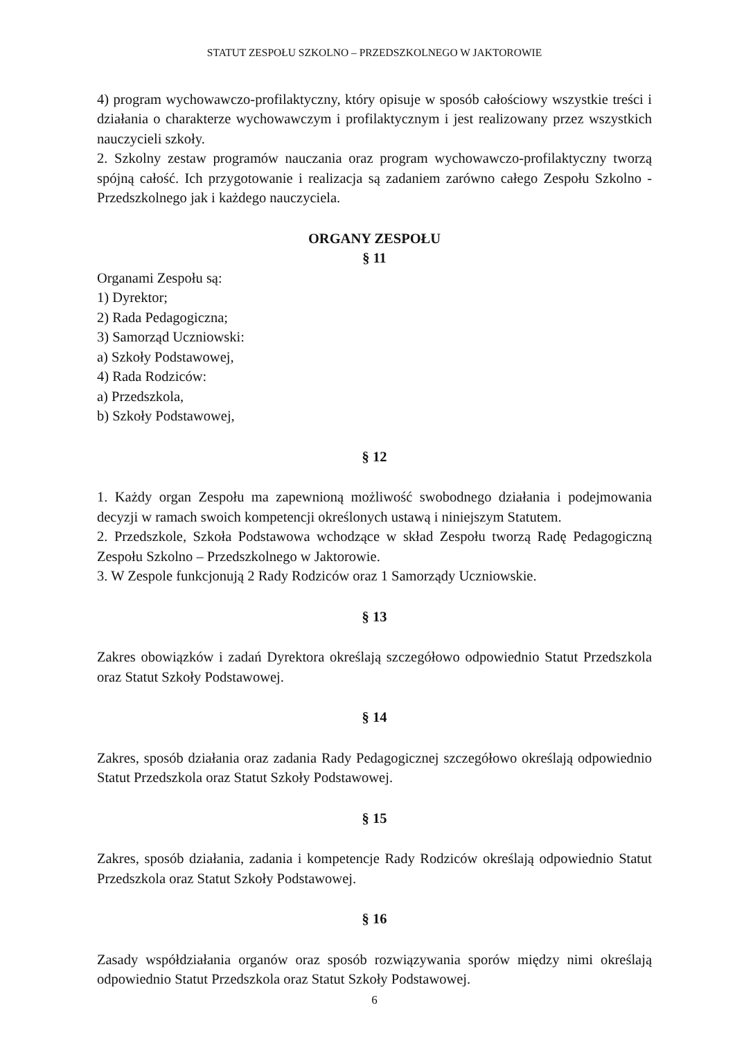STATUT ZESPOŁU SZKOLNO – PRZEDSZKOLNEGO W JAKTOROWIE
4) program wychowawczo-profilaktyczny, który opisuje w sposób całościowy wszystkie treści i działania o charakterze wychowawczym i profilaktycznym i jest realizowany przez wszystkich nauczycieli szkoły.
2. Szkolny zestaw programów nauczania oraz program wychowawczo-profilaktyczny tworzą spójną całość. Ich przygotowanie i realizacja są zadaniem zarówno całego Zespołu Szkolno - Przedszkolnego jak i każdego nauczyciela.
ORGANY ZESPOŁU
§ 11
Organami Zespołu są:
1) Dyrektor;
2) Rada Pedagogiczna;
3) Samorząd Uczniowski:
a) Szkoły Podstawowej,
4) Rada Rodziców:
a) Przedszkola,
b) Szkoły Podstawowej,
§ 12
1. Każdy organ Zespołu ma zapewnioną możliwość swobodnego działania i podejmowania decyzji w ramach swoich kompetencji określonych ustawą i niniejszym Statutem.
2. Przedszkole, Szkoła Podstawowa wchodzące w skład Zespołu tworzą Radę Pedagogiczną Zespołu Szkolno – Przedszkolnego w Jaktorowie.
3. W Zespole funkcjonują 2 Rady Rodziców oraz 1 Samorządy Uczniowskie.
§ 13
Zakres obowiązków i zadań Dyrektora określają szczegółowo odpowiednio Statut Przedszkola oraz Statut Szkoły Podstawowej.
§ 14
Zakres, sposób działania oraz zadania Rady Pedagogicznej szczegółowo określają odpowiednio Statut Przedszkola oraz Statut Szkoły Podstawowej.
§ 15
Zakres, sposób działania, zadania i kompetencje Rady Rodziców określają odpowiednio Statut Przedszkola oraz Statut Szkoły Podstawowej.
§ 16
Zasady współdziałania organów oraz sposób rozwiązywania sporów między nimi określają odpowiednio Statut Przedszkola oraz Statut Szkoły Podstawowej.
6